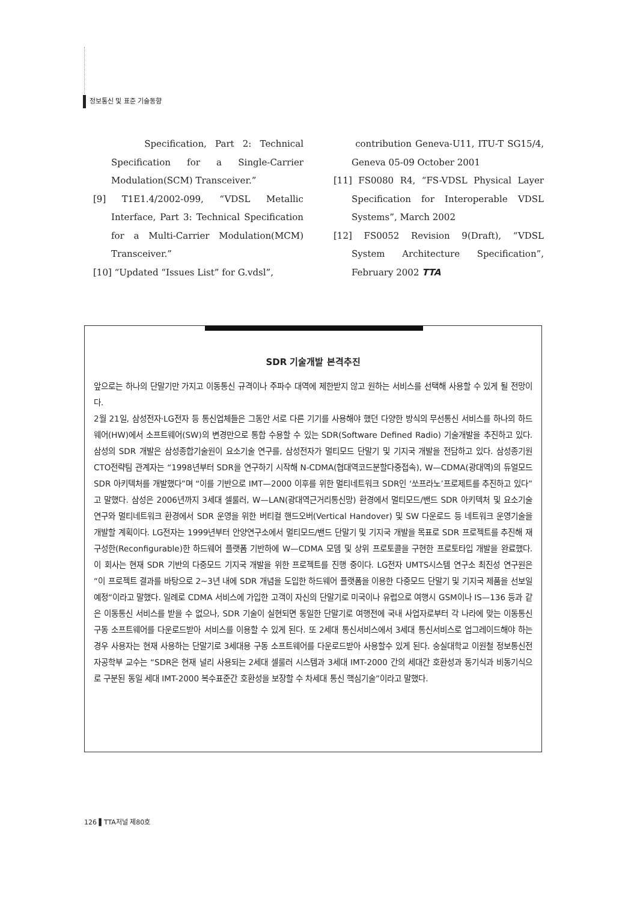정보통신 및 표준 기술동향
Specification, Part 2: Technical Specification for a Single-Carrier Modulation(SCM) Transceiver.”
[9] T1E1.4/2002-099, “VDSL Metallic Interface, Part 3: Technical Specification for a Multi-Carrier Modulation(MCM) Transceiver.”
[10] “Updated “Issues List” for G.vdsl”,
contribution Geneva-U11, ITU-T SG15/4, Geneva 05-09 October 2001
[11] FS0080 R4, “FS-VDSL Physical Layer Specification for Interoperable VDSL Systems”, March 2002
[12] FS0052 Revision 9(Draft), “VDSL System Architecture Specification”, February 2002 TTA
SDR 기술개발 본격추진
앞으로는 하나의 단말기만 가지고 이동통신 규격이나 주파수 대역에 제한받지 않고 원하는 서비스를 선택해 사용할 수 있게 될 전망이다.
2월 21일, 삼성전자·LG전자 등 통신업체들은 그동안 서로 다른 기기를 사용해야 했던 다양한 방식의 무선통신 서비스를 하나의 하드웨어(HW)에서 소프트웨어(SW)의 변경만으로 통합 수용할 수 있는 SDR(Software Defined Radio) 기술개발을 추진하고 있다. 삼성의 SDR 개발은 삼성종합기술원이 요소기술 연구를, 삼성전자가 멀티모드 단말기 및 기지국 개발을 전담하고 있다. 삼성종기원 CTO전략팀 관계자는 “1998년부터 SDR을 연구하기 시작해 N-CDMA(협대역코드분할다중접속), W—CDMA(광대역)의 듀얼모드 SDR 아키텍처를 개발했다”며 “이를 기반으로 IMT—2000 이후를 위한 멀티네트워크 SDR인 ‘쏘프라노’프로제트를 추진하고 있다”고 말했다. 삼성은 2006년까지 3세대 셀룰러, W—LAN(광대역근거리통신망) 환경에서 멀티모드/밴드 SDR 아키텍처 및 요소기술 연구와 멀티네트워크 환경에서 SDR 운영을 위한 버티컬 핸드오버(Vertical Handover) 및 SW 다운로드 등 네트워크 운영기술을 개발할 계획이다. LG전자는 1999년부터 안양연구소에서 멀티모드/밴드 단말기 및 기지국 개발을 목표로 SDR 프로젝트를 추진해 재구성한(Reconfigurable)한 하드웨어 플랫폼 기반하에 W—CDMA 모뎀 및 상위 프로토콜을 구현한 프로토타입 개발을 완료했다. 이 회사는 현재 SDR 기반의 다중모드 기지국 개발을 위한 프로젝트를 진행 중이다. LG전자 UMTS시스템 연구소 최진성 연구원은 “이 프로젝트 결과를 바탕으로 2~3년 내에 SDR 개념을 도입한 하드웨어 플랫폼을 이용한 다중모드 단말기 및 기지국 제품을 선보일 예정“이라고 말했다. 일례로 CDMA 서비스에 가입한 고객이 자신의 단말기로 미국이나 유럽으로 여행시 GSM이나 IS—136 등과 같은 이동통신 서비스를 받을 수 없으나, SDR 기술이 실현되면 동일한 단말기로 여행전에 국내 사업자로부터 각 나라에 맞는 이동통신 구동 소프트웨어를 다운로드받아 서비스를 이용할 수 있게 된다. 또 2세대 통신서비스에서 3세대 통신서비스로 업그레이드해야 하는 경우 사용자는 현재 사용하는 단말기로 3세대용 구동 소프트웨어를 다운로드받아 사용할수 있게 된다. 숭실대학교 이원철 정보통신전자공학부 교수는 “SDR은 현재 널리 사용되는 2세대 셀룰러 시스템과 3세대 IMT-2000 간의 세대간 호환성과 동기식과 비동기식으로 구분된 동일 세대 IMT-2000 복수표준간 호환성을 보장할 수 차세대 통신 핵심기술”이라고 말했다.
126 ▌TTA저널 제80호